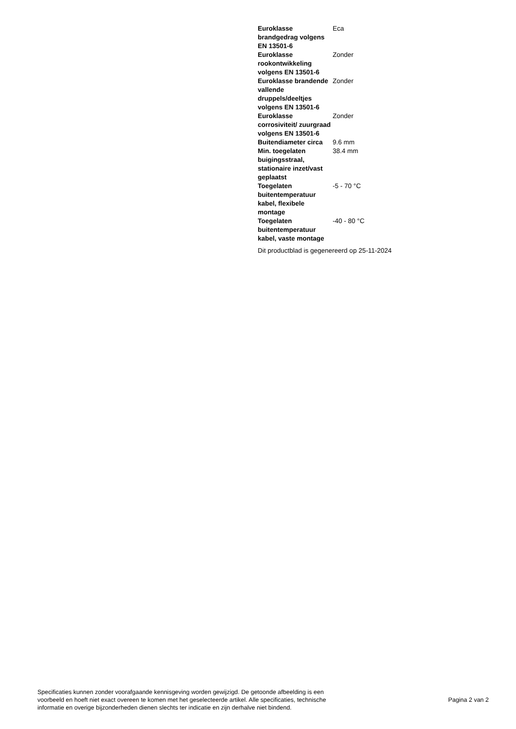| Euroklasse brandgedrag volgens EN 13501-6 | Eca |
| Euroklasse rookontwikkeling volgens EN 13501-6 | Zonder |
| Euroklasse brandende vallende druppels/deeltjes volgens EN 13501-6 | Zonder |
| Euroklasse corrosiviteit/ zuurgraad volgens EN 13501-6 | Zonder |
| Buitendiameter circa | 9.6 mm |
| Min. toegelaten buigingsstraal, stationaire inzet/vast geplaatst | 38.4 mm |
| Toegelaten buitentemperatuur kabel, flexibele montage | -5 - 70 °C |
| Toegelaten buitentemperatuur kabel, vaste montage | -40 - 80 °C |
Dit productblad is gegenereerd op 25-11-2024
Specificaties kunnen zonder voorafgaande kennisgeving worden gewijzigd. De getoonde afbeelding is een
voorbeeld en hoeft niet exact overeen te komen met het geselecteerde artikel. Alle specificaties, technische
informatie en overige bijzonderheden dienen slechts ter indicatie en zijn derhalve niet bindend.
Pagina 2 van 2